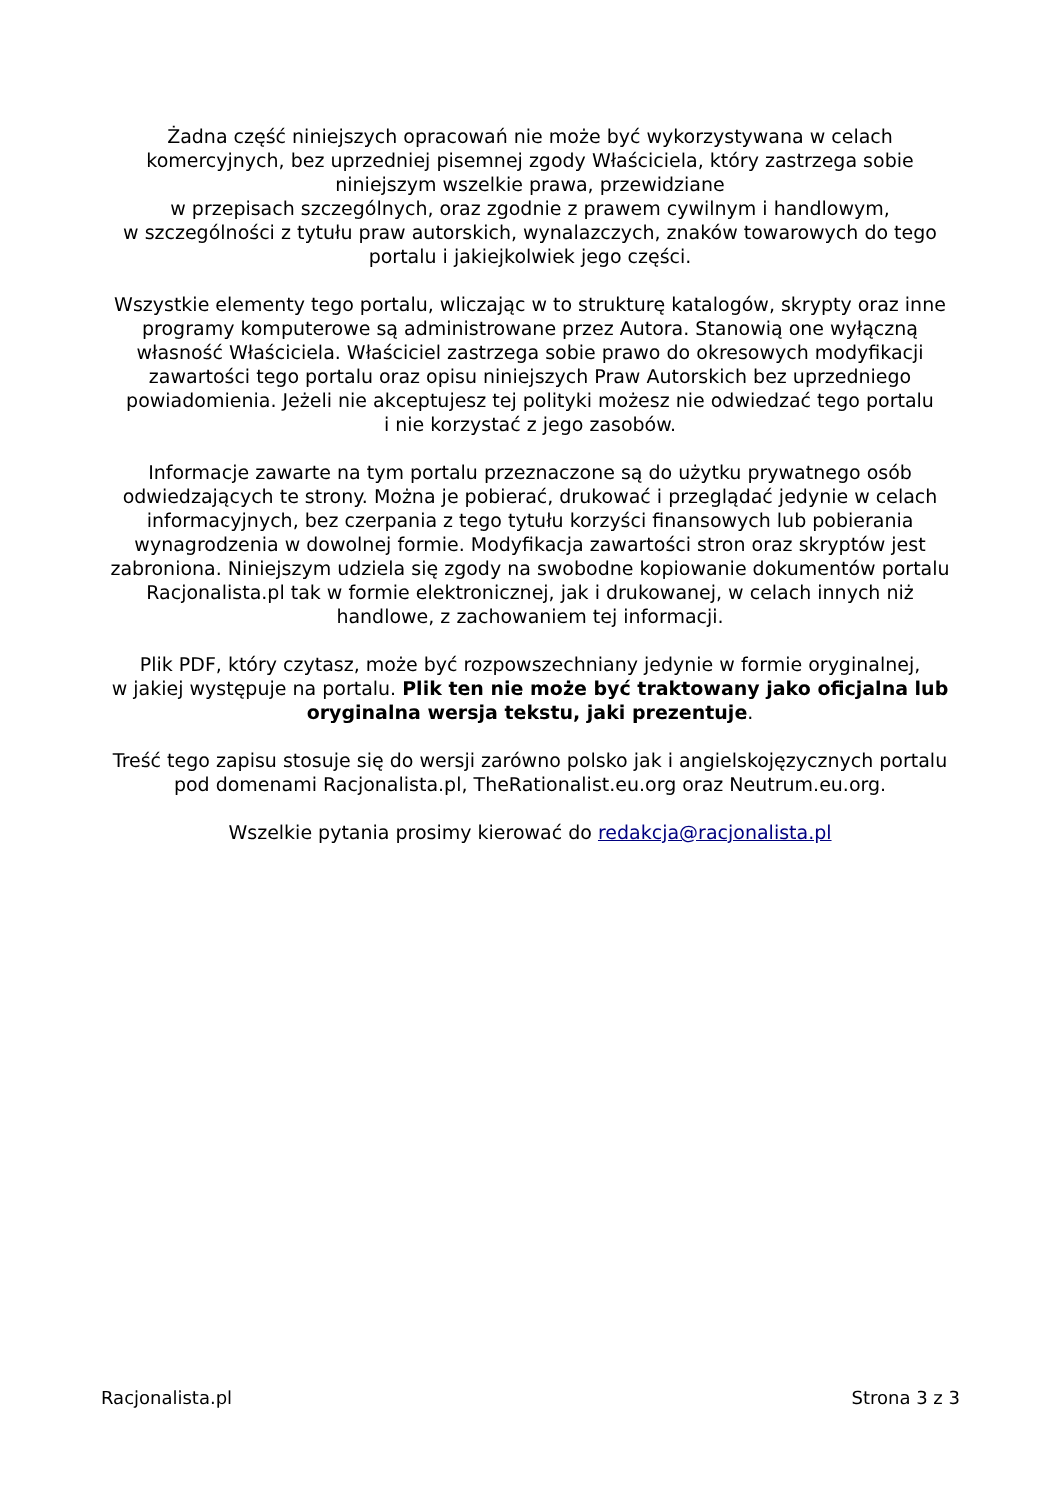Żadna część niniejszych opracowań nie może być wykorzystywana w celach komercyjnych, bez uprzedniej pisemnej zgody Właściciela, który zastrzega sobie niniejszym wszelkie prawa, przewidziane
w przepisach szczególnych, oraz zgodnie z prawem cywilnym i handlowym,
w szczególności z tytułu praw autorskich, wynalazczych, znaków towarowych do tego portalu i jakiejkolwiek jego części.
Wszystkie elementy tego portalu, wliczając w to strukturę katalogów, skrypty oraz inne programy komputerowe są administrowane przez Autora. Stanowią one wyłączną własność Właściciela. Właściciel zastrzega sobie prawo do okresowych modyfikacji zawartości tego portalu oraz opisu niniejszych Praw Autorskich bez uprzedniego powiadomienia. Jeżeli nie akceptujesz tej polityki możesz nie odwiedzać tego portalu
i nie korzystać z jego zasobów.
Informacje zawarte na tym portalu przeznaczone są do użytku prywatnego osób odwiedzających te strony. Można je pobierać, drukować i przeglądać jedynie w celach informacyjnych, bez czerpania z tego tytułu korzyści finansowych lub pobierania wynagrodzenia w dowolnej formie. Modyfikacja zawartości stron oraz skryptów jest zabroniona. Niniejszym udziela się zgody na swobodne kopiowanie dokumentów portalu Racjonalista.pl tak w formie elektronicznej, jak i drukowanej, w celach innych niż handlowe, z zachowaniem tej informacji.
Plik PDF, który czytasz, może być rozpowszechniany jedynie w formie oryginalnej,
w jakiej występuje na portalu. Plik ten nie może być traktowany jako oficjalna lub oryginalna wersja tekstu, jaki prezentuje.
Treść tego zapisu stosuje się do wersji zarówno polsko jak i angielskojęzycznych portalu pod domenami Racjonalista.pl, TheRationalist.eu.org oraz Neutrum.eu.org.
Wszelkie pytania prosimy kierować do redakcja@racjonalista.pl
Racjonalista.pl Strona 3 z 3